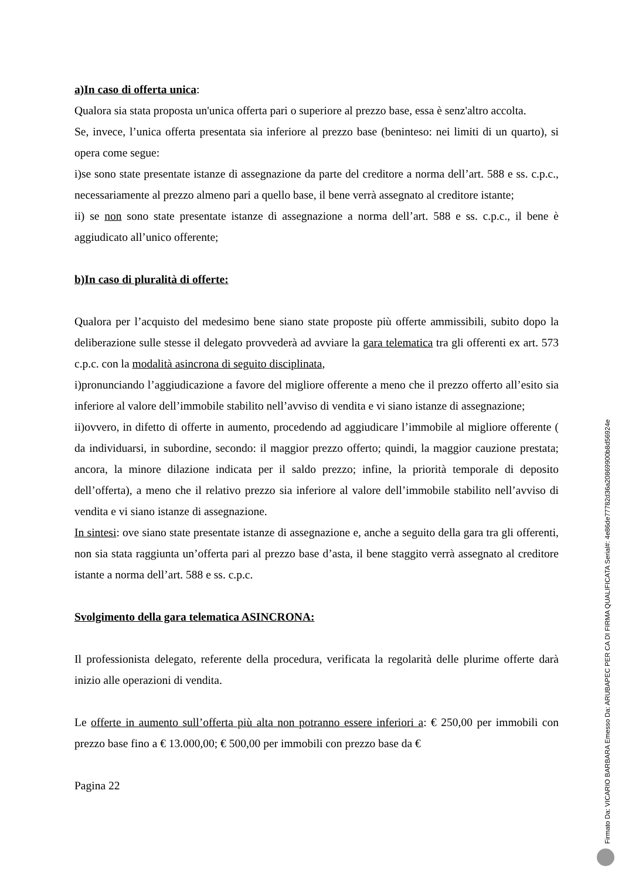a)In caso di offerta unica:
Qualora sia stata proposta un'unica offerta pari o superiore al prezzo base, essa è senz'altro accolta.
Se, invece, l’unica offerta presentata sia inferiore al prezzo base (beninteso: nei limiti di un quarto), si opera come segue:
i)se sono state presentate istanze di assegnazione da parte del creditore a norma dell’art. 588 e ss. c.p.c., necessariamente al prezzo almeno pari a quello base, il bene verrà assegnato al creditore istante;
ii) se non sono state presentate istanze di assegnazione a norma dell’art. 588 e ss. c.p.c., il bene è aggiudicato all’unico offerente;
b)In caso di pluralità di offerte:
Qualora per l’acquisto del medesimo bene siano state proposte più offerte ammissibili, subito dopo la deliberazione sulle stesse il delegato provvederà ad avviare la gara telematica tra gli offerenti ex art. 573 c.p.c. con la modalità asincrona di seguito disciplinata,
i)pronunciando l’aggiudicazione a favore del migliore offerente a meno che il prezzo offerto all’esito sia inferiore al valore dell’immobile stabilito nell’avviso di vendita e vi siano istanze di assegnazione;
ii)ovvero, in difetto di offerte in aumento, procedendo ad aggiudicare l’immobile al migliore offerente ( da individuarsi, in subordine, secondo: il maggior prezzo offerto; quindi, la maggior cauzione prestata; ancora, la minore dilazione indicata per il saldo prezzo; infine, la priorità temporale di deposito dell’offerta), a meno che il relativo prezzo sia inferiore al valore dell’immobile stabilito nell’avviso di vendita e vi siano istanze di assegnazione.
In sintesi: ove siano state presentate istanze di assegnazione e, anche a seguito della gara tra gli offerenti, non sia stata raggiunta un’offerta pari al prezzo base d’asta, il bene staggito verrà assegnato al creditore istante a norma dell’art. 588 e ss. c.p.c.
Svolgimento della gara telematica ASINCRONA:
Il professionista delegato, referente della procedura, verificata la regolarità delle plurime offerte darà inizio alle operazioni di vendita.
Le offerte in aumento sull’offerta più alta non potranno essere inferiori a: € 250,00 per immobili con prezzo base fino a € 13.000,00; € 500,00 per immobili con prezzo base da €
Pagina 22
Firmato Da: VICARIO BARBARA Emesso Da: ARUBAPEC PER CA DI FIRMA QUALIFICATA Serial#: 4e86de77782d36a20869900b8d56924e